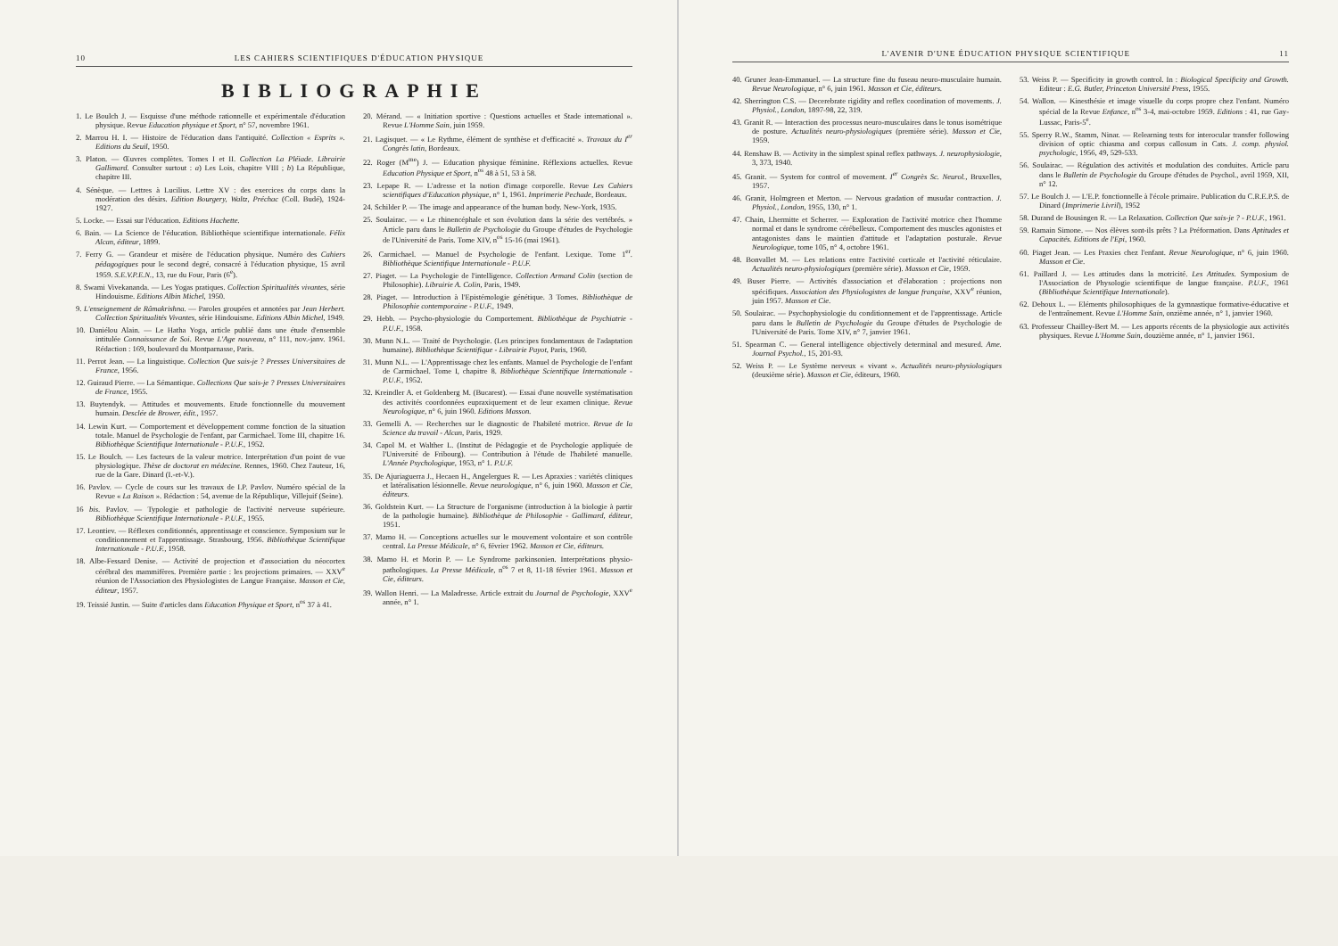10 LES CAHIERS SCIENTIFIQUES D'ÉDUCATION PHYSIQUE
BIBLIOGRAPHIE
1. Le Boulch J. — Esquisse d'une méthode rationnelle et expérimentale d'éducation physique. Revue Education physique et Sport, n° 57, novembre 1961.
2. Marrou H. I. — Histoire de l'éducation dans l'antiquité. Collection « Esprits ». Editions du Seuil, 1950.
3. Platon. — Œuvres complètes. Tomes I et II. Collection La Pléiade. Librairie Gallimard. Consulter surtout : a) Les Lois, chapitre VIII ; b) La République, chapitre III.
4. Sénèque. — Lettres à Lucilius. Lettre XV : des exercices du corps dans la modération des désirs. Edition Bourgery, Waltz, Préchac (Coll. Budé), 1924-1927.
5. Locke. — Essai sur l'éducation. Editions Hachette.
6. Bain. — La Science de l'éducation. Bibliothèque scientifique internationale. Félix Alcan, éditeur, 1899.
7. Ferry G. — Grandeur et misère de l'éducation physique. Numéro des Cahiers pédagogiques pour le second degré, consacré à l'éducation physique, 15 avril 1959. S.E.V.P.E.N., 13, rue du Four, Paris (6<sup>e</sup>).
8. Swami Vivekananda. — Les Yogas pratiques. Collection Spiritualités vivantes, série Hindouisme. Editions Albin Michel, 1950.
9. L'enseignement de Râmakrishna. — Paroles groupées et annotées par Jean Herbert. Collection Spiritualités Vivantes, série Hindouisme. Editions Albin Michel, 1949.
10. Daniélou Alain. — Le Hatha Yoga, article publié dans une étude d'ensemble intitulée Connaissance de Soi. Revue L'Age nouveau, n° 111, nov.-janv. 1961. Rédaction : 169, boulevard du Montparnasse, Paris.
11. Perrot Jean. — La linguistique. Collection Que sais-je ? Presses Universitaires de France, 1956.
12. Guiraud Pierre. — La Sémantique. Collections Que sais-je ? Presses Universitaires de France, 1955.
13. Buytendyk. — Attitudes et mouvements. Etude fonctionnelle du mouvement humain. Desclée de Brower, édit., 1957.
14. Lewin Kurt. — Comportement et développement comme fonction de la situation totale. Manuel de Psychologie de l'enfant, par Carmichael. Tome III, chapitre 16. Bibliothèque Scientifique Internationale - P.U.F., 1952.
15. Le Boulch. — Les facteurs de la valeur motrice. Interprétation d'un point de vue physiologique. Thèse de doctorat en médecine. Rennes, 1960. Chez l'auteur, 16, rue de la Gare. Dinard (I.-et-V.).
16. Pavlov. — Cycle de cours sur les travaux de I.P. Pavlov. Numéro spécial de la Revue « La Raison ». Rédaction : 54, avenue de la République, Villejuif (Seine).
16 bis. Pavlov. — Typologie et pathologie de l'activité nerveuse supérieure. Bibliothèque Scientifique Internationale - P.U.F., 1955.
17. Leontiev. — Réflexes conditionnés, apprentissage et conscience. Symposium sur le conditionnement et l'apprentissage. Strasbourg, 1956. Bibliothèque Scientifique Internationale - P.U.F., 1958.
18. Albe-Fessard Denise. — Activité de projection et d'association du néocortex cérébral des mammifères. Première partie : les projections primaires. — XXV<sup>e</sup> réunion de l'Association des Physiologistes de Langue Française. Masson et Cie, éditeur, 1957.
19. Teissié Justin. — Suite d'articles dans Education Physique et Sport, n<sup>os</sup> 37 à 41.
20. Mérand. — « Initiation sportive : Questions actuelles et Stade international ». Revue L'Homme Sain, juin 1959.
21. Lagisquet. — « Le Rythme, élément de synthèse et d'efficacité ». Travaux du I<sup>er</sup> Congrès latin, Bordeaux.
22. Roger (M<sup>me</sup>) J. — Education physique féminine. Réflexions actuelles. Revue Education Physique et Sport, n<sup>os</sup> 48 à 51, 53 à 58.
23. Lepape R. — L'adresse et la notion d'image corporelle. Revue Les Cahiers scientifiques d'Education physique, n° 1, 1961. Imprimerie Pechade, Bordeaux.
24. Schilder P. — The image and appearance of the human body. New-York, 1935.
25. Soulairac. — « Le rhinencéphale et son évolution dans la série des vertébrés. » Article paru dans le Bulletin de Psychologie du Groupe d'études de Psychologie de l'Université de Paris. Tome XIV, n<sup>os</sup> 15-16 (mai 1961).
26. Carmichael. — Manuel de Psychologie de l'enfant. Lexique. Tome 1<sup>er</sup>. Bibliothèque Scientifique Internationale - P.U.F.
27. Piaget. — La Psychologie de l'intelligence. Collection Armand Colin (section de Philosophie). Librairie A. Colin, Paris, 1949.
28. Piaget. — Introduction à l'Epistémologie génétique. 3 Tomes. Bibliothèque de Philosophie contemporaine - P.U.F., 1949.
29. Hebb. — Psycho-physiologie du Comportement. Bibliothèque de Psychiatrie - P.U.F., 1958.
30. Munn N.L. — Traité de Psychologie. (Les principes fondamentaux de l'adaptation humaine). Bibliothèque Scientifique - Librairie Payot, Paris, 1960.
31. Munn N.L. — L'Apprentissage chez les enfants. Manuel de Psychologie de l'enfant de Carmichael. Tome I, chapitre 8. Bibliothèque Scientifique Internationale - P.U.F., 1952.
32. Kreindler A. et Goldenberg M. (Bucarest). — Essai d'une nouvelle systématisation des activités coordonnées eupraxiquement et de leur examen clinique. Revue Neurologique, n° 6, juin 1960. Editions Masson.
33. Gemelli A. — Recherches sur le diagnostic de l'habileté motrice. Revue de la Science du travail - Alcan, Paris, 1929.
34. Capol M. et Walther L. (Institut de Pédagogie et de Psychologie appliquée de l'Université de Fribourg). — Contribution à l'étude de l'habileté manuelle. L'Année Psychologique, 1953, n° 1. P.U.F.
35. De Ajuriaguerra J., Hecaen H., Angelergues R. — Les Apraxies : variétés cliniques et latéralisation lésionnelle. Revue neurologique, n° 6, juin 1960. Masson et Cie, éditeurs.
36. Goldstein Kurt. — La Structure de l'organisme (introduction à la biologie à partir de la pathologie humaine). Bibliothèque de Philosophie - Gallimard, éditeur, 1951.
37. Mamo H. — Conceptions actuelles sur le mouvement volontaire et son contrôle central. La Presse Médicale, n° 6, février 1962. Masson et Cie, éditeurs.
38. Mamo H. et Morin P. — Le Syndrome parkinsonien. Interprétations physio-pathologiques. La Presse Médicale, n<sup>os</sup> 7 et 8, 11-18 février 1961. Masson et Cie, éditeurs.
39. Wallon Henri. — La Maladresse. Article extrait du Journal de Psychologie, XXV<sup>e</sup> année, n° 1.
L'AVENIR D'UNE ÉDUCATION PHYSIQUE SCIENTIFIQUE 11
40. Gruner Jean-Emmanuel. — La structure fine du fuseau neuro-musculaire humain. Revue Neurologique, n° 6, juin 1961. Masson et Cie, éditeurs.
42. Sherrington C.S. — Decerebrate rigidity and reflex coordination of movements. J. Physiol., London, 1897-98, 22, 319.
43. Granit R. — Interaction des processus neuro-musculaires dans le tonus isométrique de posture. Actualités neuro-physiologiques (première série). Masson et Cie, 1959.
44. Renshaw B. — Activity in the simplest spinal reflex pathways. J. neurophysiologie, 3, 373, 1940.
45. Granit. — System for control of movement. I<sup>er</sup> Congrès Sc. Neurol., Bruxelles, 1957.
46. Granit, Holmgreen et Merton. — Nervous gradation of musudar contraction. J. Physiol., London, 1955, 130, n° 1.
47. Chain, Lhermitte et Scherrer. — Exploration de l'activité motrice chez l'homme normal et dans le syndrome cérébelleux. Comportement des muscles agonistes et antagonistes dans le maintien d'attitude et l'adaptation posturale. Revue Neurologique, tome 105, n° 4, octobre 1961.
48. Bonvallet M. — Les relations entre l'activité corticale et l'activité réticulaire. Actualités neuro-physiologiques (première série). Masson et Cie, 1959.
49. Buser Pierre. — Activités d'association et d'élaboration : projections non spécifiques. Association des Physiologistes de langue française, XXV<sup>e</sup> réunion, juin 1957. Masson et Cie.
50. Soulairac. — Psychophysiologie du conditionnement et de l'apprentissage. Article paru dans le Bulletin de Psychologie du Groupe d'études de Psychologie de l'Université de Paris. Tome XIV, n° 7, janvier 1961.
51. Spearman C. — General intelligence objectively determinal and mesured. Ame. Journal Psychol., 15, 201-93.
52. Weiss P. — Le Système nerveux « vivant ». Actualités neuro-physiologiques (deuxième série). Masson et Cie, éditeurs, 1960.
53. Weiss P. — Specificity in growth control. In : Biological Specificity and Growth. Editeur : E.G. Butler, Princeton Université Press, 1955.
54. Wallon. — Kinesthésie et image visuelle du corps propre chez l'enfant. Numéro spécial de la Revue Enfance, n<sup>os</sup> 3-4, mai-octobre 1959. Editions : 41, rue Gay-Lussac, Paris-5<sup>e</sup>.
55. Sperry R.W., Stamm, Ninar. — Relearning tests for interocular transfer following division of optic chiasma and corpus callosum in Cats. J. comp. physiol. psychologic, 1956, 49, 529-533.
56. Soulairac. — Régulation des activités et modulation des conduites. Article paru dans le Bulletin de Psychologie du Groupe d'études de Psychol., avril 1959, XII, n° 12.
57. Le Boulch J. — L'E.P. fonctionnelle à l'école primaire. Publication du C.R.E.P.S. de Dinard (Imprimerie Livril), 1952
58. Durand de Bousingen R. — La Relaxation. Collection Que sais-je ? - P.U.F., 1961.
59. Ramain Simone. — Nos élèves sont-ils prêts ? La Préformation. Dans Aptitudes et Capacités. Editions de l'Epi, 1960.
60. Piaget Jean. — Les Praxies chez l'enfant. Revue Neurologique, n° 6, juin 1960. Masson et Cie.
61. Paillard J. — Les attitudes dans la motricité. Les Attitudes. Symposium de l'Association de Physologie scientifique de langue française. P.U.F., 1961 (Bibliothèque Scientifique Internationale).
62. Dehoux L. — Eléments philosophiques de la gymnastique formative-éducative et de l'entraînement. Revue L'Homme Sain, onzième année, n° 1, janvier 1960.
63. Professeur Chailley-Bert M. — Les apports récents de la physiologie aux activités physiques. Revue L'Homme Sain, douzième année, n° 1, janvier 1961.